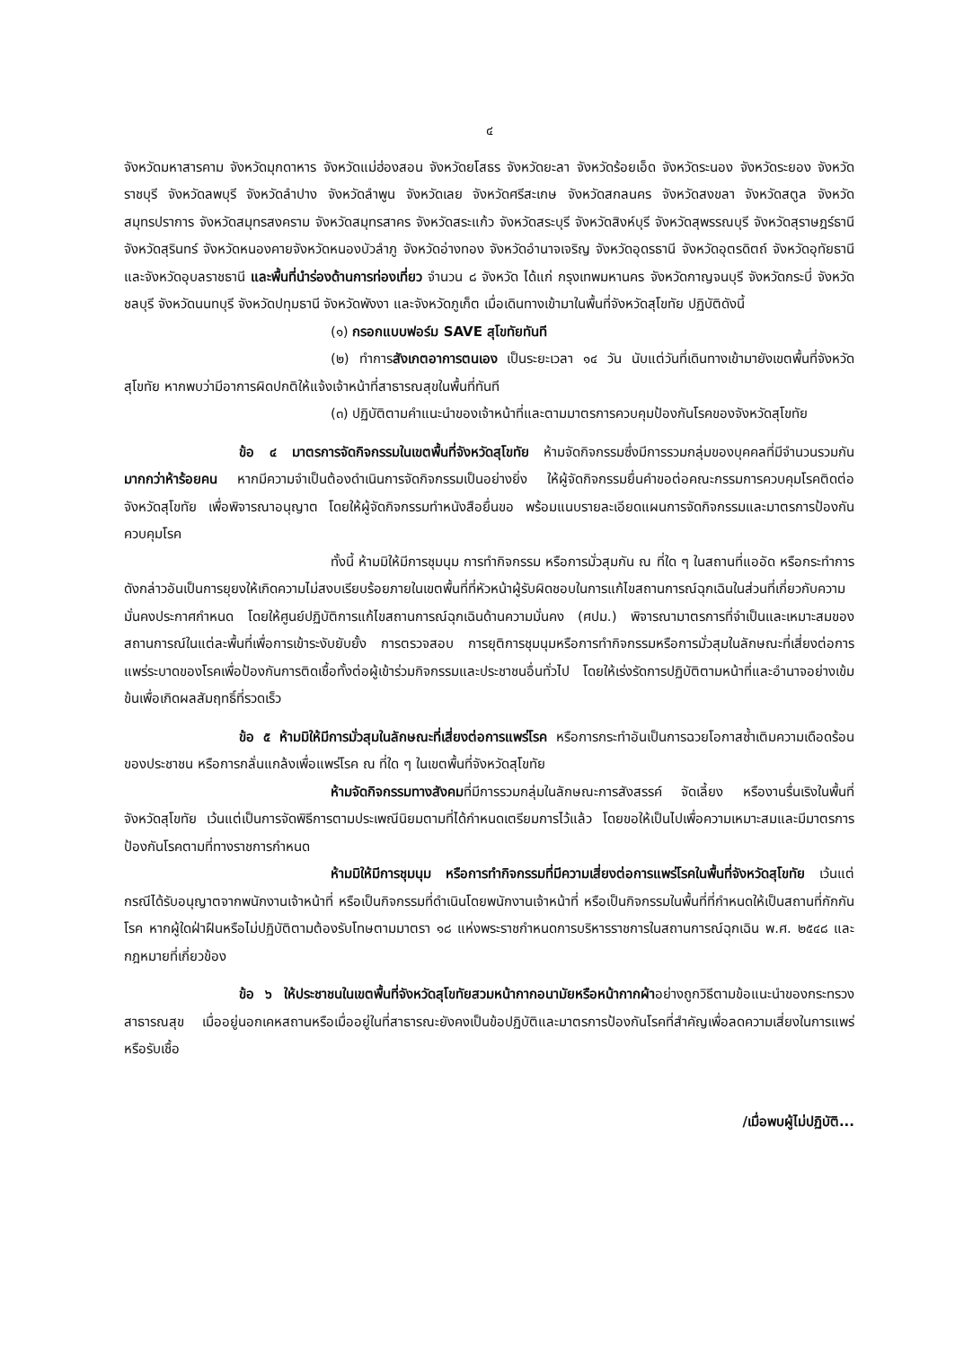๔
จังหวัดมหาสารคาม จังหวัดมุกดาหาร จังหวัดแม่ฮ่องสอน จังหวัดยโสธร จังหวัดยะลา จังหวัดร้อยเอ็ด จังหวัดระนอง จังหวัดระยอง จังหวัดราชบุรี จังหวัดลพบุรี จังหวัดลำปาง จังหวัดลำพูน จังหวัดเลย จังหวัดศรีสะเกษ จังหวัดสกลนคร จังหวัดสงขลา จังหวัดสตูล จังหวัดสมุทรปราการ จังหวัดสมุทรสงคราม จังหวัดสมุทรสาคร จังหวัดสระแก้ว จังหวัดสระบุรี จังหวัดสิงห์บุรี จังหวัดสุพรรณบุรี จังหวัดสุราษฎร์ธานี จังหวัดสุรินทร์ จังหวัดหนองคายจังหวัดหนองบัวลำภู จังหวัดอ่างทอง จังหวัดอำนาจเจริญ จังหวัดอุดรธานี จังหวัดอุตรดิตถ์ จังหวัดอุทัยธานี และจังหวัดอุบลราชธานี และพื้นที่นำร่องด้านการท่องเที่ยว จำนวน ๘ จังหวัด ได้แก่ กรุงเทพมหานคร จังหวัดกาญจนบุรี จังหวัดกระบี่ จังหวัดชลบุรี จังหวัดนนทบุรี จังหวัดปทุมธานี จังหวัดพังงา และจังหวัดภูเก็ต เมื่อเดินทางเข้ามาในพื้นที่จังหวัดสุโขทัย ปฏิบัติดังนี้
(๑) กรอกแบบฟอร์ม SAVE สุโขทัยทันที
(๒) ทำการสังเกตอาการตนเอง เป็นระยะเวลา ๑๔ วัน นับแต่วันที่เดินทางเข้ามายังเขตพื้นที่จังหวัดสุโขทัย หากพบว่ามีอาการผิดปกติให้แจ้งเจ้าหน้าที่สาธารณสุขในพื้นที่ทันที
(๓) ปฏิบัติตามคำแนะนำของเจ้าหน้าที่และตามมาตรการควบคุมป้องกันโรคของจังหวัดสุโขทัย
ข้อ ๔ มาตรการจัดกิจกรรมในเขตพื้นที่จังหวัดสุโขทัย ห้ามจัดกิจกรรมซึ่งมีการรวมกลุ่มของบุคคลที่มีจำนวนรวมกันมากกว่าห้าร้อยคน หากมีความจำเป็นต้องดำเนินการจัดกิจกรรมเป็นอย่างยิ่ง ให้ผู้จัดกิจกรรมยื่นคำขอต่อคณะกรรมการควบคุมโรคติดต่อจังหวัดสุโขทัย เพื่อพิจารณาอนุญาต โดยให้ผู้จัดกิจกรรมทำหนังสือยื่นขอ พร้อมแนบรายละเอียดแผนการจัดกิจกรรมและมาตรการป้องกันควบคุมโรค
ทั้งนี้ ห้ามมิให้มีการชุมนุม การทำกิจกรรม หรือการมั่วสุมกัน ณ ที่ใด ๆ ในสถานที่แออัด หรือกระทำการดังกล่าวอันเป็นการยุยงให้เกิดความไม่สงบเรียบร้อยภายในเขตพื้นที่ที่หัวหน้าผู้รับผิดชอบในการแก้ไขสถานการณ์ฉุกเฉินในส่วนที่เกี่ยวกับความมั่นคงประกาศกำหนด โดยให้ศูนย์ปฏิบัติการแก้ไขสถานการณ์ฉุกเฉินด้านความมั่นคง (ศปม.) พิจารณามาตรการที่จำเป็นและเหมาะสมของสถานการณ์ในแต่ละพื้นที่เพื่อการเข้าระงับยับยั้ง การตรวจสอบ การยุติการชุมนุมหรือการทำกิจกรรมหรือการมั่วสุมในลักษณะที่เสี่ยงต่อการแพร่ระบาดของโรคเพื่อป้องกันการติดเชื้อทั้งต่อผู้เข้าร่วมกิจกรรมและประชาชนอื่นทั่วไป โดยให้เร่งรัดการปฏิบัติตามหน้าที่และอำนาจอย่างเข้มข้นเพื่อเกิดผลสัมฤทธิ์ที่รวดเร็ว
ข้อ ๕ ห้ามมิให้มีการมั่วสุมในลักษณะที่เสี่ยงต่อการแพร่โรค หรือการกระทำอันเป็นการฉวยโอกาสซ้ำเติมความเดือดร้อนของประชาชน หรือการกลั่นแกล้งเพื่อแพร่โรค ณ ที่ใด ๆ ในเขตพื้นที่จังหวัดสุโขทัย
ห้ามจัดกิจกรรมทางสังคมที่มีการรวมกลุ่มในลักษณะการสังสรรค์ จัดเลี้ยง หรืองานรื่นเริงในพื้นที่จังหวัดสุโขทัย เว้นแต่เป็นการจัดพิธีการตามประเพณีนิยมตามที่ได้กำหนดเตรียมการไว้แล้ว โดยขอให้เป็นไปเพื่อความเหมาะสมและมีมาตรการป้องกันโรคตามที่ทางราชการกำหนด
ห้ามมิให้มีการชุมนุม หรือการทำกิจกรรมที่มีความเสี่ยงต่อการแพร่โรคในพื้นที่จังหวัดสุโขทัย เว้นแต่กรณีได้รับอนุญาตจากพนักงานเจ้าหน้าที่ หรือเป็นกิจกรรมที่ดำเนินโดยพนักงานเจ้าหน้าที่ หรือเป็นกิจกรรมในพื้นที่ที่กำหนดให้เป็นสถานที่กักกันโรค หากผู้ใดฝ่าฝืนหรือไม่ปฏิบัติตามต้องรับโทษตามมาตรา ๑๘ แห่งพระราชกำหนดการบริหารราชการในสถานการณ์ฉุกเฉิน พ.ศ. ๒๕๔๘ และกฎหมายที่เกี่ยวข้อง
ข้อ ๖ ให้ประชาชนในเขตพื้นที่จังหวัดสุโขทัยสวมหน้ากากอนามัยหรือหน้ากากผ้าอย่างถูกวิธีตามข้อแนะนำของกระทรวงสาธารณสุข เมื่ออยู่นอกเคหสถานหรือเมื่ออยู่ในที่สาธารณะยังคงเป็นข้อปฏิบัติและมาตรการป้องกันโรคที่สำคัญเพื่อลดความเสี่ยงในการแพร่หรือรับเชื้อ
/เมื่อพบผู้ไม่ปฏิบัติ...